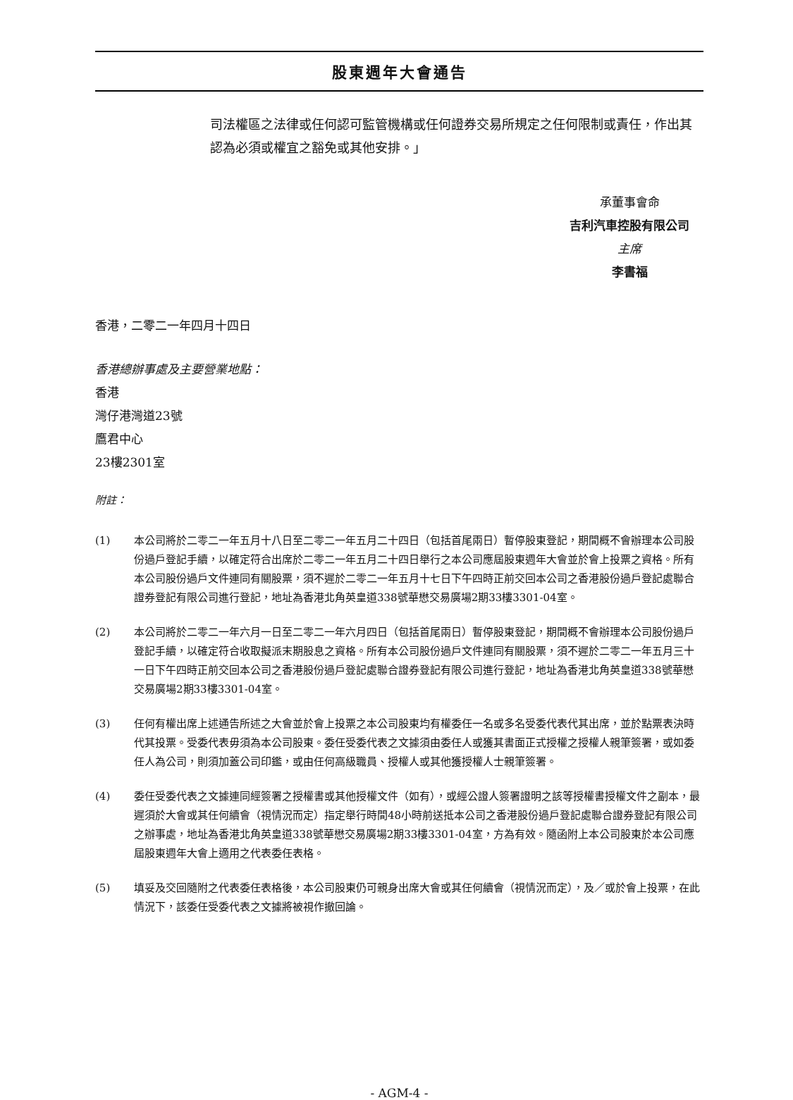股東週年大會通告
司法權區之法律或任何認可監管機構或任何證券交易所規定之任何限制或責任，作出其認為必須或權宜之豁免或其他安排。」
承董事會命
吉利汽車控股有限公司
主席
李書福
香港，二零二一年四月十四日
香港總辦事處及主要營業地點：
香港
灣仔港灣道23號
鷹君中心
23樓2301室
附註：
(1) 本公司將於二零二一年五月十八日至二零二一年五月二十四日（包括首尾兩日）暫停股東登記，期間概不會辦理本公司股份過戶登記手續，以確定符合出席於二零二一年五月二十四日舉行之本公司應屆股東週年大會並於會上投票之資格。所有本公司股份過戶文件連同有關股票，須不遲於二零二一年五月十七日下午四時正前交回本公司之香港股份過戶登記處聯合證券登記有限公司進行登記，地址為香港北角英皇道338號華懋交易廣場2期33樓3301-04室。
(2) 本公司將於二零二一年六月一日至二零二一年六月四日（包括首尾兩日）暫停股東登記，期間概不會辦理本公司股份過戶登記手續，以確定符合收取擬派末期股息之資格。所有本公司股份過戶文件連同有關股票，須不遲於二零二一年五月三十一日下午四時正前交回本公司之香港股份過戶登記處聯合證券登記有限公司進行登記，地址為香港北角英皇道338號華懋交易廣場2期33樓3301-04室。
(3) 任何有權出席上述通告所述之大會並於會上投票之本公司股東均有權委任一名或多名受委代表代其出席，並於點票表決時代其投票。受委代表毋須為本公司股東。委任受委代表之文據須由委任人或獲其書面正式授權之授權人親筆簽署，或如委任人為公司，則須加蓋公司印鑑，或由任何高級職員、授權人或其他獲授權人士親筆簽署。
(4) 委任受委代表之文據連同經簽署之授權書或其他授權文件（如有），或經公證人簽署證明之該等授權書授權文件之副本，最遲須於大會或其任何續會（視情況而定）指定舉行時間48小時前送抵本公司之香港股份過戶登記處聯合證券登記有限公司之辦事處，地址為香港北角英皇道338號華懋交易廣場2期33樓3301-04室，方為有效。隨函附上本公司股東於本公司應屆股東週年大會上適用之代表委任表格。
(5) 填妥及交回隨附之代表委任表格後，本公司股東仍可親身出席大會或其任何續會（視情況而定），及／或於會上投票，在此情況下，該委任受委代表之文據將被視作撤回論。
- AGM-4 -